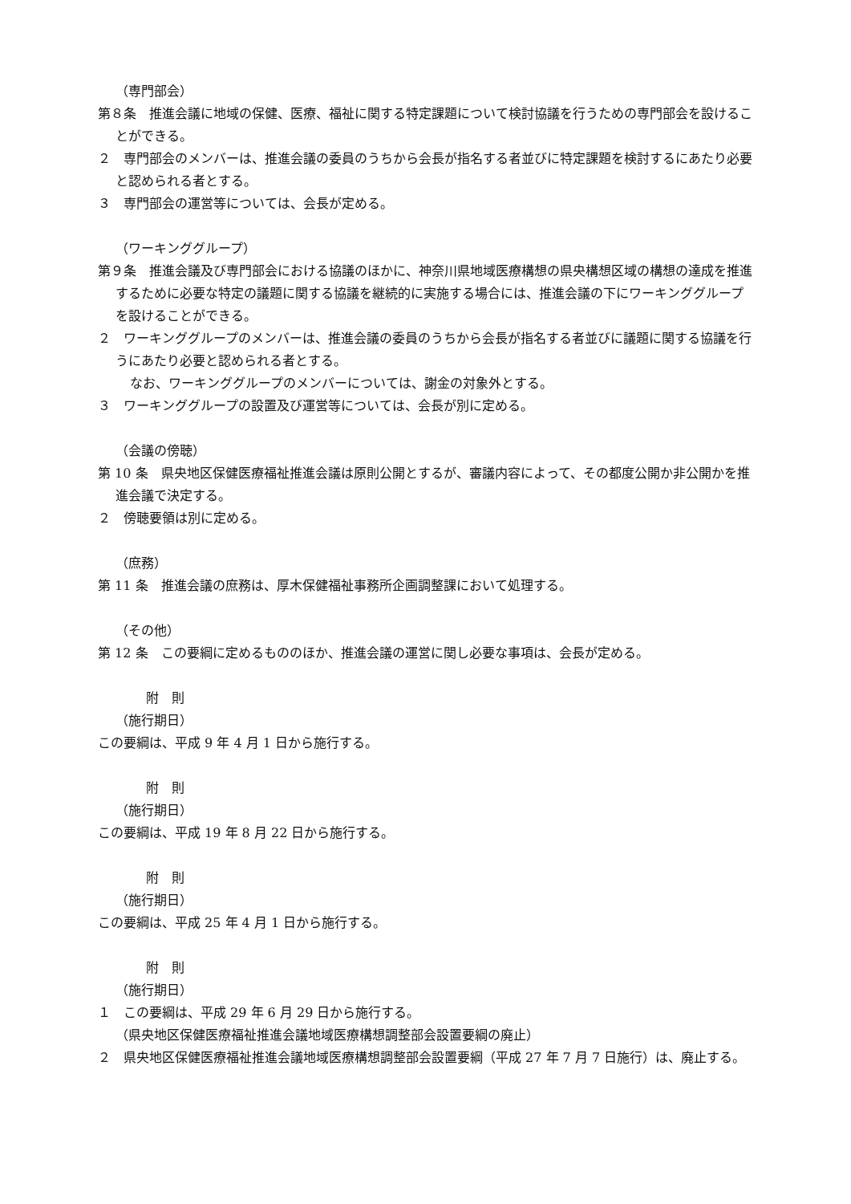（専門部会）
第８条　推進会議に地域の保健、医療、福祉に関する特定課題について検討協議を行うための専門部会を設けることができる。
２　専門部会のメンバーは、推進会議の委員のうちから会長が指名する者並びに特定課題を検討するにあたり必要と認められる者とする。
３　専門部会の運営等については、会長が定める。
（ワーキンググループ）
第９条　推進会議及び専門部会における協議のほかに、神奈川県地域医療構想の県央構想区域の構想の達成を推進するために必要な特定の議題に関する協議を継続的に実施する場合には、推進会議の下にワーキンググループを設けることができる。
２　ワーキンググループのメンバーは、推進会議の委員のうちから会長が指名する者並びに議題に関する協議を行うにあたり必要と認められる者とする。
なお、ワーキンググループのメンバーについては、謝金の対象外とする。
３　ワーキンググループの設置及び運営等については、会長が別に定める。
（会議の傍聴）
第 10 条　県央地区保健医療福祉推進会議は原則公開とするが、審議内容によって、その都度公開か非公開かを推進会議で決定する。
２　傍聴要領は別に定める。
（庶務）
第 11 条　推進会議の庶務は、厚木保健福祉事務所企画調整課において処理する。
（その他）
第 12 条　この要綱に定めるもののほか、推進会議の運営に関し必要な事項は、会長が定める。
附　則
（施行期日）
この要綱は、平成 9 年 4 月 1 日から施行する。
附　則
（施行期日）
この要綱は、平成 19 年 8 月 22 日から施行する。
附　則
（施行期日）
この要綱は、平成 25 年 4 月 1 日から施行する。
附　則
（施行期日）
１　この要綱は、平成 29 年 6 月 29 日から施行する。
（県央地区保健医療福祉推進会議地域医療構想調整部会設置要綱の廃止）
２　県央地区保健医療福祉推進会議地域医療構想調整部会設置要綱（平成 27 年 7 月 7 日施行）は、廃止する。